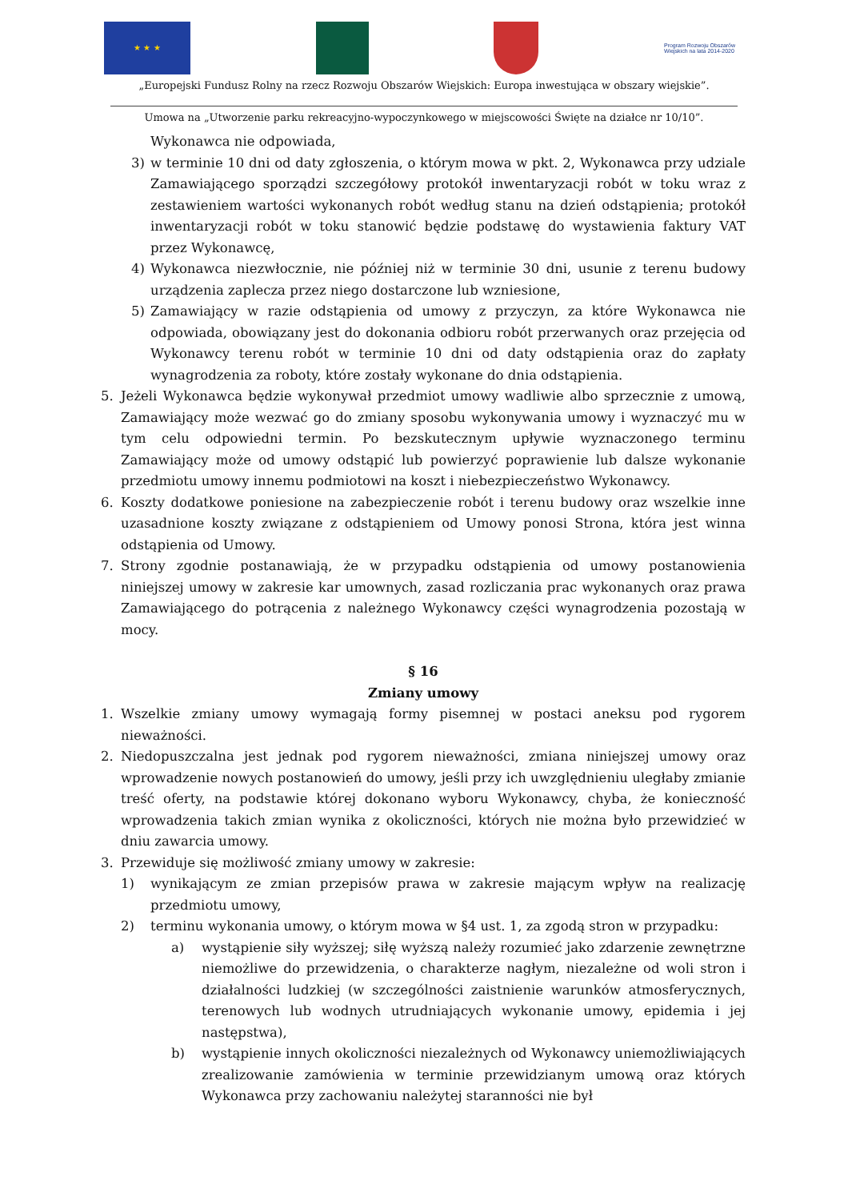★ ★ ★
Program Rozwoju Obszarów Wiejskich na lata 2014-2020
„Europejski Fundusz Rolny na rzecz Rozwoju Obszarów Wiejskich: Europa inwestująca w obszary wiejskie”.
Umowa na „Utworzenie parku rekreacyjno-wypoczynkowego w miejscowości Święte na działce nr 10/10”.
Wykonawca nie odpowiada,
3) w terminie 10 dni od daty zgłoszenia, o którym mowa w pkt. 2, Wykonawca przy udziale Zamawiającego sporządzi szczegółowy protokół inwentaryzacji robót w toku wraz z zestawieniem wartości wykonanych robót według stanu na dzień odstąpienia; protokół inwentaryzacji robót w toku stanowić będzie podstawę do wystawienia faktury VAT przez Wykonawcę,
4) Wykonawca niezwłocznie, nie później niż w terminie 30 dni, usunie z terenu budowy urządzenia zaplecza przez niego dostarczone lub wzniesione,
5) Zamawiający w razie odstąpienia od umowy z przyczyn, za które Wykonawca nie odpowiada, obowiązany jest do dokonania odbioru robót przerwanych oraz przejęcia od Wykonawcy terenu robót w terminie 10 dni od daty odstąpienia oraz do zapłaty wynagrodzenia za roboty, które zostały wykonane do dnia odstąpienia.
5. Jeżeli Wykonawca będzie wykonywał przedmiot umowy wadliwie albo sprzecznie z umową, Zamawiający może wezwać go do zmiany sposobu wykonywania umowy i wyznaczyć mu w tym celu odpowiedni termin. Po bezskutecznym upływie wyznaczonego terminu Zamawiający może od umowy odstąpić lub powierzyć poprawienie lub dalsze wykonanie przedmiotu umowy innemu podmiotowi na koszt i niebezpieczeństwo Wykonawcy.
6. Koszty dodatkowe poniesione na zabezpieczenie robót i terenu budowy oraz wszelkie inne uzasadnione koszty związane z odstąpieniem od Umowy ponosi Strona, która jest winna odstąpienia od Umowy.
7. Strony zgodnie postanawiają, że w przypadku odstąpienia od umowy postanowienia niniejszej umowy w zakresie kar umownych, zasad rozliczania prac wykonanych oraz prawa Zamawiającego do potrącenia z należnego Wykonawcy części wynagrodzenia pozostają w mocy.
§ 16
Zmiany umowy
1. Wszelkie zmiany umowy wymagają formy pisemnej w postaci aneksu pod rygorem nieważności.
2. Niedopuszczalna jest jednak pod rygorem nieważności, zmiana niniejszej umowy oraz wprowadzenie nowych postanowień do umowy, jeśli przy ich uwzględnieniu uległaby zmianie treść oferty, na podstawie której dokonano wyboru Wykonawcy, chyba, że konieczność wprowadzenia takich zmian wynika z okoliczności, których nie można było przewidzieć w dniu zawarcia umowy.
3. Przewiduje się możliwość zmiany umowy w zakresie:
1) wynikającym ze zmian przepisów prawa w zakresie mającym wpływ na realizację przedmiotu umowy,
2) terminu wykonania umowy, o którym mowa w §4 ust. 1, za zgodą stron w przypadku:
a) wystąpienie siły wyższej; siłę wyższą należy rozumieć jako zdarzenie zewnętrzne niemożliwe do przewidzenia, o charakterze nagłym, niezależne od woli stron i działalności ludzkiej (w szczególności zaistnienie warunków atmosferycznych, terenowych lub wodnych utrudniających wykonanie umowy, epidemia i jej następstwa),
b) wystąpienie innych okoliczności niezależnych od Wykonawcy uniemożliwiających zrealizowanie zamówienia w terminie przewidzianym umową oraz których Wykonawca przy zachowaniu należytej staranności nie był